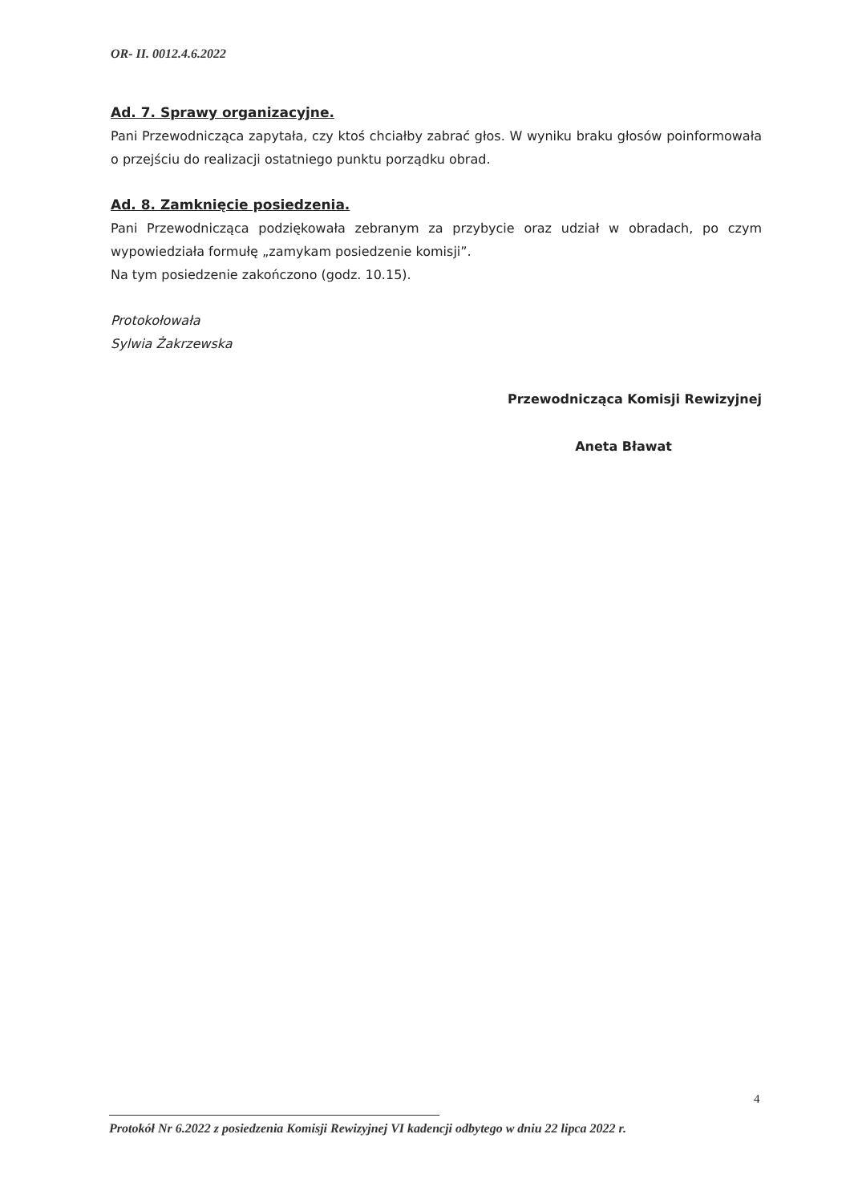OR- II. 0012.4.6.2022
Ad. 7. Sprawy organizacyjne.
Pani Przewodnicząca zapytała, czy ktoś chciałby zabrać głos. W wyniku braku głosów poinformowała o przejściu do realizacji ostatniego punktu porządku obrad.
Ad. 8. Zamknięcie posiedzenia.
Pani Przewodnicząca podziękowała zebranym za przybycie oraz udział w obradach, po czym wypowiedziała formułę „zamykam posiedzenie komisji”.
Na tym posiedzenie zakończono (godz. 10.15).
Protokołowała
Sylwia Żakrzewska
Przewodnicząca Komisji Rewizyjnej
Aneta Bławat
4
Protokół Nr 6.2022 z posiedzenia Komisji Rewizyjnej VI kadencji odbytego w dniu 22 lipca 2022 r.